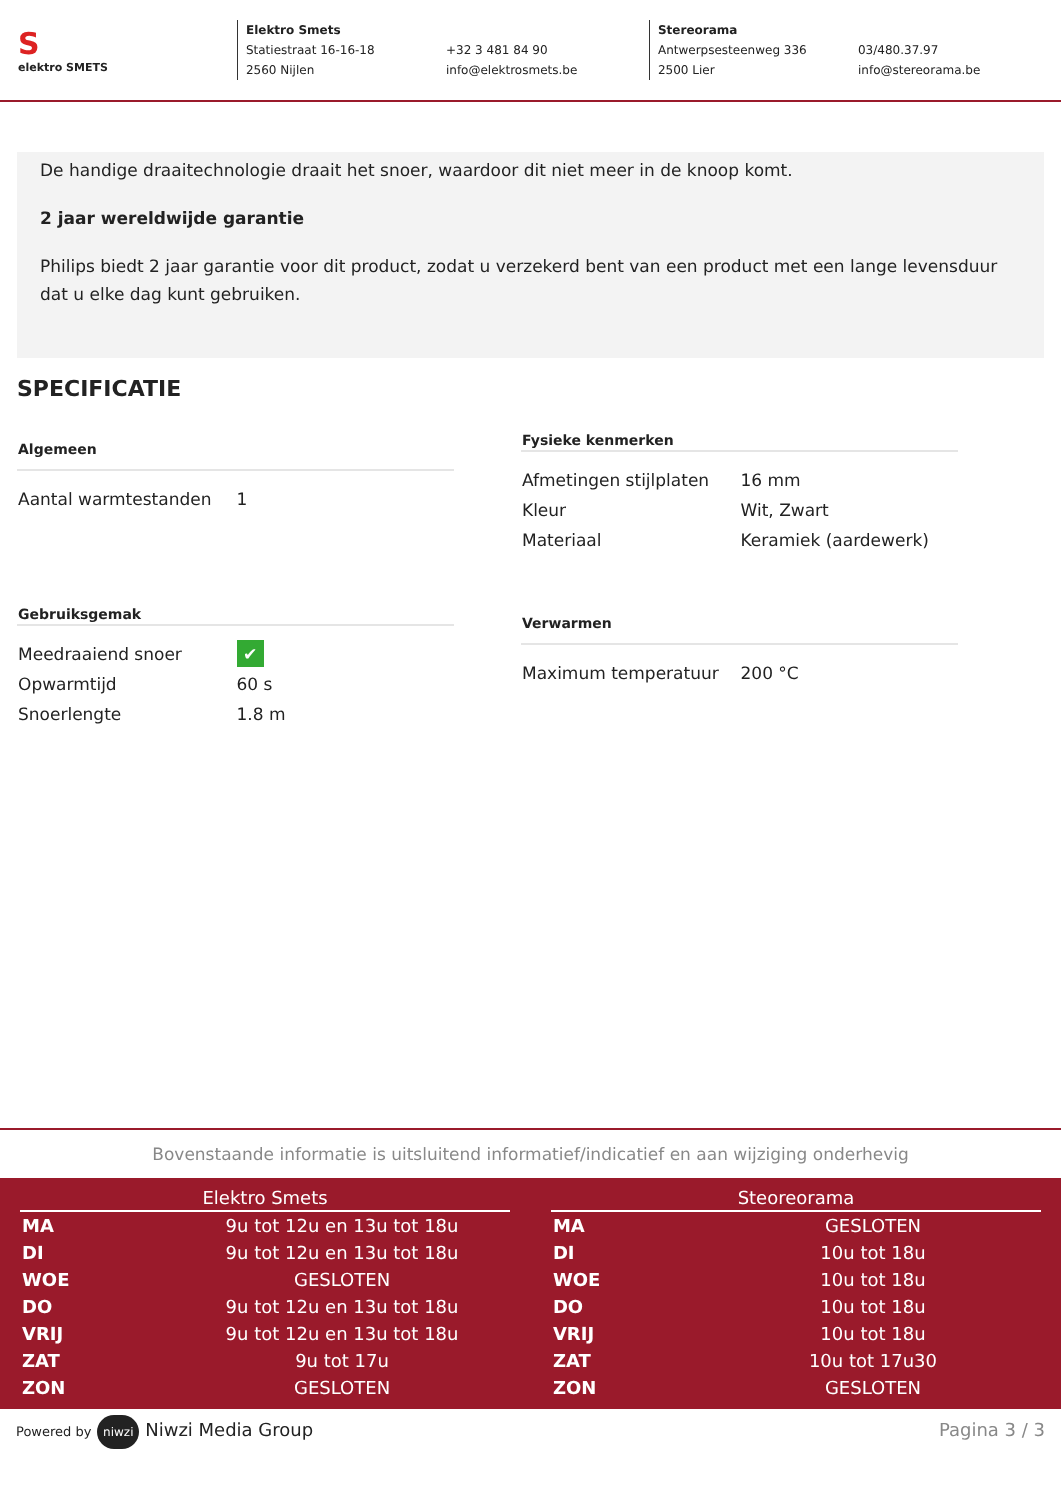S
elektro SMETS
Elektro Smets Statiestraat 16-16-18 +32 3 481 84 90 2560 Nijlen info@elektrosmets.be
Stereorama Antwerpsesteenweg 336 03/480.37.97 2500 Lier info@stereorama.be
De handige draaitechnologie draait het snoer, waardoor dit niet meer in de knoop komt.
2 jaar wereldwijde garantie
Philips biedt 2 jaar garantie voor dit product, zodat u verzekerd bent van een product met een lange levensduur dat u elke dag kunt gebruiken.
SPECIFICATIE
| Algemeen | |
| --- | --- |
| Aantal warmtestanden | 1 |
| Fysieke kenmerken | |
| --- | --- |
| Afmetingen stijlplaten | 16 mm |
| Kleur | Wit, Zwart |
| Materiaal | Keramiek (aardewerk) |
| Gebruiksgemak | |
| --- | --- |
| Meedraaiend snoer | ✔ |
| Opwarmtijd | 60 s |
| Snoerlengte | 1.8 m |
| Verwarmen | |
| --- | --- |
| Maximum temperatuur | 200 °C |
Bovenstaande informatie is uitsluitend informatief/indicatief en aan wijziging onderhevig
| Elektro Smets | |
| --- | --- |
| MA | 9u tot 12u en 13u tot 18u |
| DI | 9u tot 12u en 13u tot 18u |
| WOE | GESLOTEN |
| DO | 9u tot 12u en 13u tot 18u |
| VRIJ | 9u tot 12u en 13u tot 18u |
| ZAT | 9u tot 17u |
| ZON | GESLOTEN |
| Steoreorama | |
| --- | --- |
| MA | GESLOTEN |
| DI | 10u tot 18u |
| WOE | 10u tot 18u |
| DO | 10u tot 18u |
| VRIJ | 10u tot 18u |
| ZAT | 10u tot 17u30 |
| ZON | GESLOTEN |
Powered by niwzi Niwzi Media Group Pagina 3 / 3